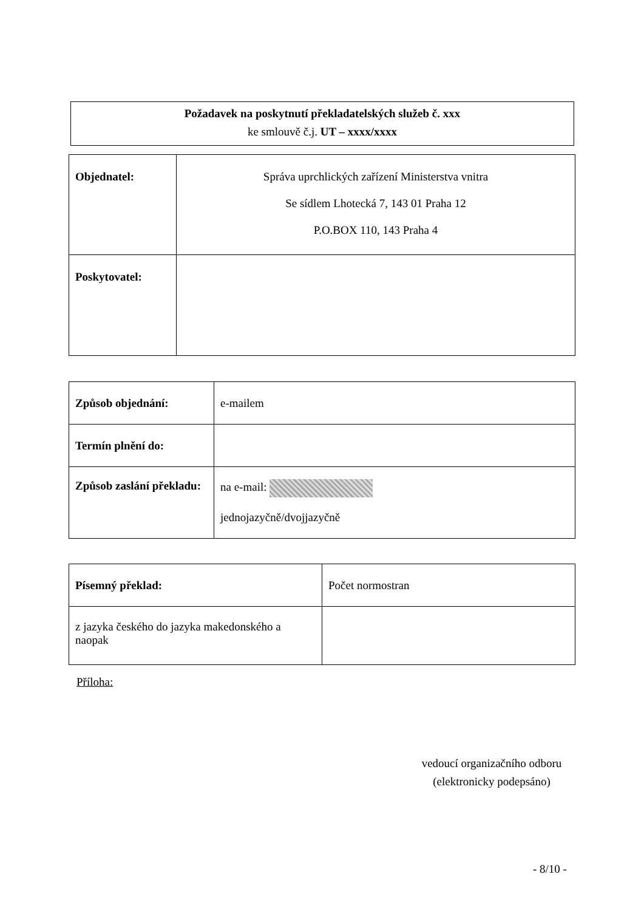Požadavek na poskytnutí překladatelských služeb č. xxx
ke smlouvě č.j. UT – xxxx/xxxx
| Objednatel: | Správa uprchlických zařízení Ministerstva vnitra Se sídlem Lhotecká 7, 143 01 Praha 12 P.O.BOX 110, 143 Praha 4 |
| Poskytovatel: | |
| Způsob objednání: | e-mailem |
| Termín plnění do: | |
| Způsob zaslání překladu: | na e-mail: jednojazyčně/dvojjazyčně |
| Písemný překlad: | Počet normostran |
| z jazyka českého do jazyka makedonského a naopak | |
Příloha:
vedoucí organizačního odboru
(elektronicky podepsáno)
- 8/10 -